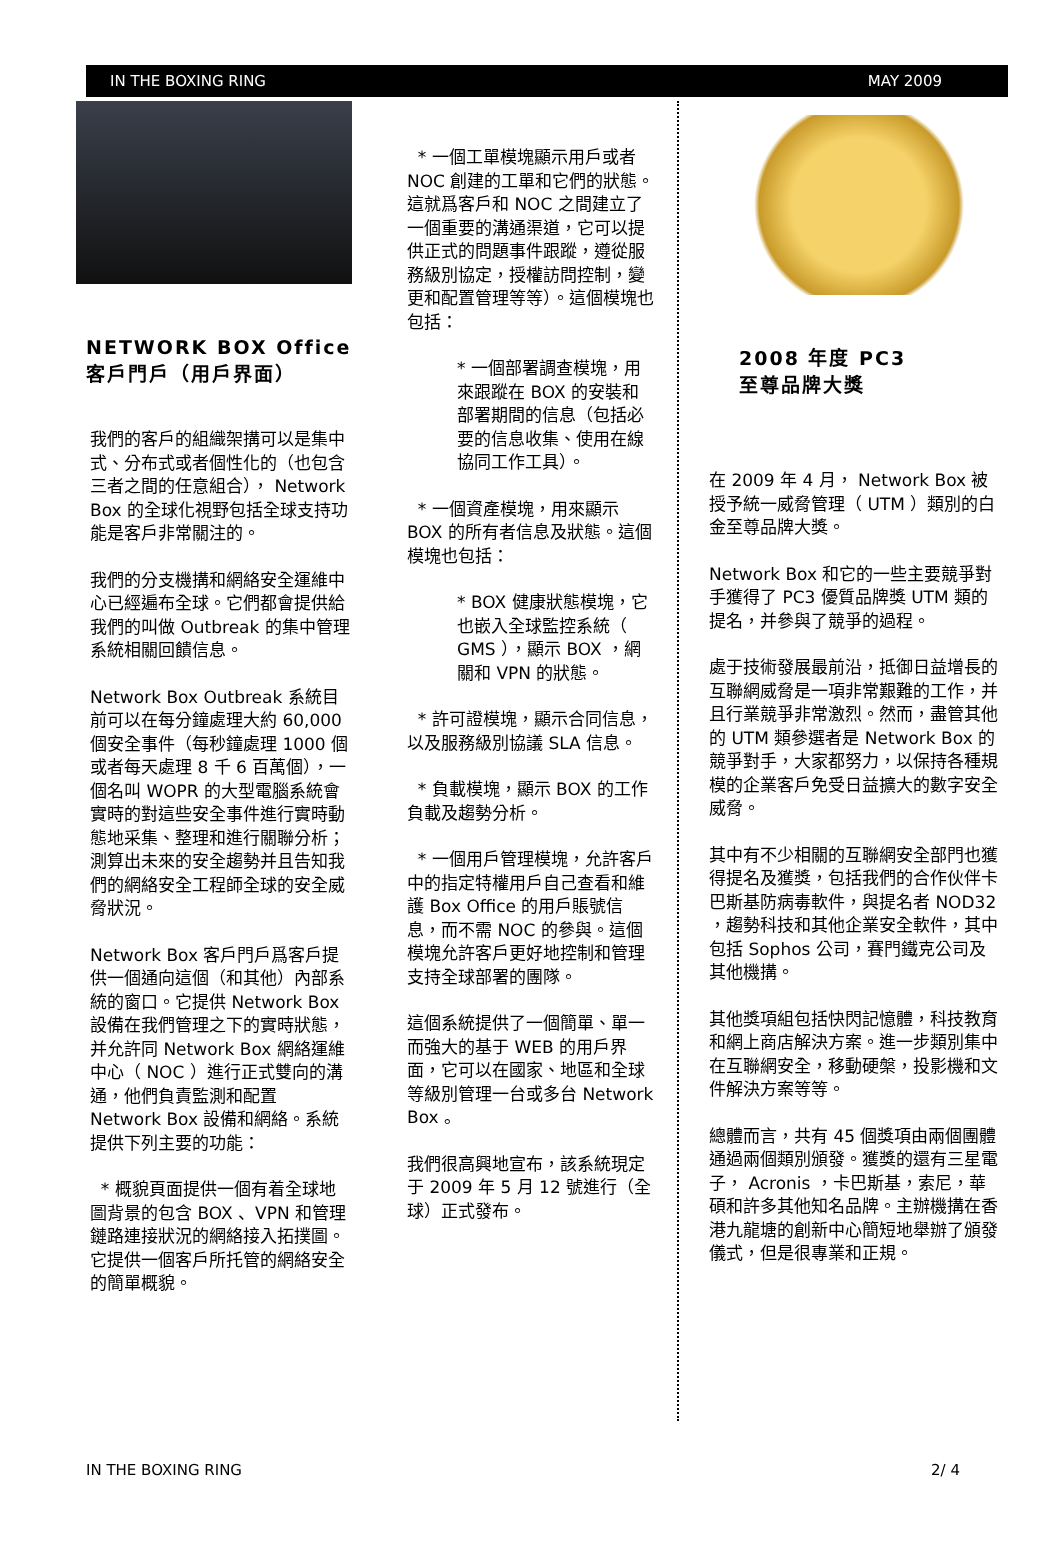IN THE BOXING RING MAY 2009
NETWORK BOX Office
客戶門戶（用戶界面）
我們的客戶的組織架搆可以是集中式、分布式或者個性化的（也包含三者之間的任意組合）， Network Box 的全球化視野包括全球支持功能是客戶非常關注的。
我們的分支機搆和網絡安全運維中心已經遍布全球。它們都會提供給我們的叫做 Outbreak 的集中管理系統相關回饋信息。
Network Box Outbreak 系統目前可以在每分鐘處理大約 60,000 個安全事件（每秒鐘處理 1000 個或者每天處理 8 千 6 百萬個），一個名叫 WOPR 的大型電腦系統會實時的對這些安全事件進行實時動態地采集、整理和進行關聯分析；測算出未來的安全趨勢并且告知我們的網絡安全工程師全球的安全威脅狀況。
Network Box 客戶門戶爲客戶提供一個通向這個（和其他）內部系統的窗口。它提供 Network Box 設備在我們管理之下的實時狀態，并允許同 Network Box 網絡運維中心（ NOC ）進行正式雙向的溝通，他們負責監測和配置 Network Box 設備和網絡。系統提供下列主要的功能：
* 概貌頁面提供一個有着全球地圖背景的包含 BOX 、VPN 和管理鏈路連接狀況的網絡接入拓撲圖。它提供一個客戶所托管的網絡安全的簡單概貌。
* 一個工單模塊顯示用戶或者 NOC 創建的工單和它們的狀態。這就爲客戶和 NOC 之間建立了一個重要的溝通渠道，它可以提供正式的問題事件跟蹤，遵從服務級別協定，授權訪問控制，變更和配置管理等等）。這個模塊也包括：
* 一個部署調查模塊，用來跟蹤在 BOX 的安裝和部署期間的信息（包括必要的信息收集、使用在線協同工作工具）。
* 一個資產模塊，用來顯示 BOX 的所有者信息及狀態。這個模塊也包括：
* BOX 健康狀態模塊，它也嵌入全球監控系統（ GMS ），顯示 BOX ，網關和 VPN 的狀態。
* 許可證模塊，顯示合同信息，以及服務級別協議 SLA 信息。
* 負載模塊，顯示 BOX 的工作負載及趨勢分析。
* 一個用戶管理模塊，允許客戶中的指定特權用戶自己查看和維護 Box Office 的用戶賬號信息，而不需 NOC 的參與。這個模塊允許客戶更好地控制和管理支持全球部署的團隊。
這個系統提供了一個簡單、單一而強大的基于 WEB 的用戶界面，它可以在國家、地區和全球等級別管理一台或多台 Network Box 。
我們很高興地宣布，該系統現定于 2009 年 5 月 12 號進行（全球）正式發布。
2008 年度 PC3
至尊品牌大獎
在 2009 年 4 月， Network Box 被授予統一威脅管理（ UTM ）類別的白金至尊品牌大獎。
Network Box 和它的一些主要競爭對手獲得了 PC3 優質品牌獎 UTM 類的提名，并參與了競爭的過程。
處于技術發展最前沿，抵御日益增長的互聯網威脅是一項非常艱難的工作，并且行業競爭非常激烈。然而，盡管其他的 UTM 類參選者是 Network Box 的競爭對手，大家都努力，以保持各種規模的企業客戶免受日益擴大的數字安全威脅。
其中有不少相關的互聯網安全部門也獲得提名及獲獎，包括我們的合作伙伴卡巴斯基防病毒軟件，與提名者 NOD32 ，趨勢科技和其他企業安全軟件，其中包括 Sophos 公司，賽門鐵克公司及其他機搆。
其他獎項組包括快閃記憶體，科技教育和網上商店解決方案。進一步類別集中在互聯網安全，移動硬槃，投影機和文件解決方案等等。
總體而言，共有 45 個獎項由兩個團體通過兩個類別頒發。獲獎的還有三星電子， Acronis ，卡巴斯基，索尼，華碩和許多其他知名品牌。主辦機搆在香港九龍塘的創新中心簡短地舉辦了頒發儀式，但是很專業和正規。
IN THE BOXING RING 2/ 4